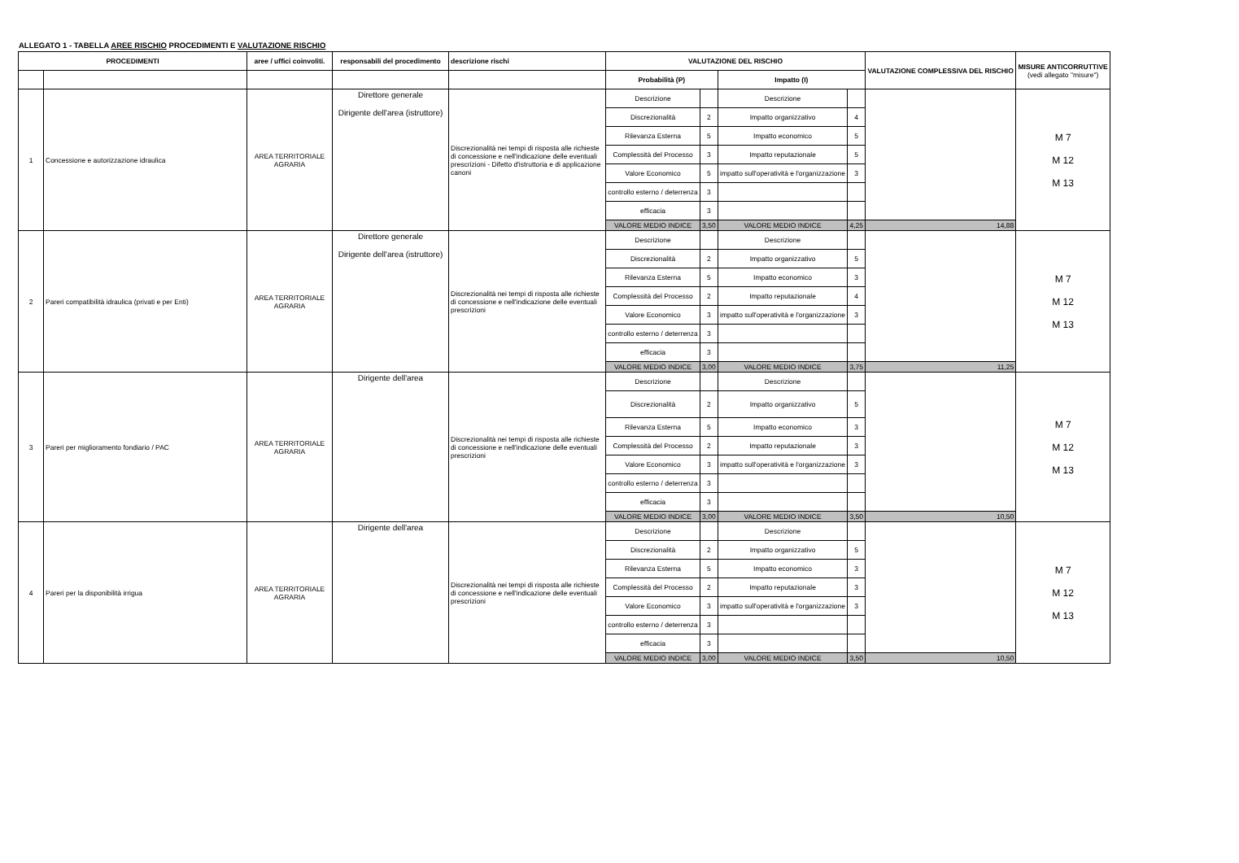ALLEGATO 1 - TABELLA AREE RISCHIO PROCEDIMENTI E VALUTAZIONE RISCHIO
| PROCEDIMENTI | | aree / uffici coinvoliti. | responsabili del procedimento | descrizione rischi | VALUTAZIONE DEL RISCHIO | | | | VALUTAZIONE COMPLESSIVA DEL RISCHIO | MISURE ANTICORRUTTIVE (vedi allegato "misure") |
| --- | --- | --- | --- | --- | --- | --- | --- | --- | --- | --- |
| | | | | | Probabilità (P) | | Impatto (I) | | | |
| 1 | Concessione e autorizzazione idraulica | AREA TERRITORIALE AGRARIA | Direttore generale Dirigente dell'area (istruttore) | Discrezionalità nei tempi di risposta alle richieste di concessione e nell'indicazione delle eventuali prescrizioni - Difetto d'istruttoria e di applicazione canoni | Descrizione | | Descrizione | | | M 7 M 12 M 13 |
| | | | | | Discrezionalità | 2 | Impatto organizzativo | 4 | | |
| | | | | | Rilevanza Esterna | 5 | Impatto economico | 5 | | |
| | | | | | Complessità del Processo | 3 | Impatto reputazionale | 5 | | |
| | | | | | Valore Economico | 5 | impatto sull'operatività e l'organizzazione | 3 | | |
| | | | | | controllo esterno / deterrenza | 3 | | | | |
| | | | | | efficacia | 3 | | | | |
| | | | | | VALORE MEDIO INDICE | 3,50 | VALORE MEDIO INDICE | 4,25 | 14,88 | |
| 2 | Pareri compatibilità idraulica (privati e per Enti) | AREA TERRITORIALE AGRARIA | Direttore generale Dirigente dell'area (istruttore) | Discrezionalità nei tempi di risposta alle richieste di concessione e nell'indicazione delle eventuali prescrizioni | Descrizione | | Descrizione | | | M 7 M 12 M 13 |
| | | | | | Discrezionalità | 2 | Impatto organizzativo | 5 | | |
| | | | | | Rilevanza Esterna | 5 | Impatto economico | 3 | | |
| | | | | | Complessità del Processo | 2 | Impatto reputazionale | 4 | | |
| | | | | | Valore Economico | 3 | impatto sull'operatività e l'organizzazione | 3 | | |
| | | | | | controllo esterno / deterrenza | 3 | | | | |
| | | | | | efficacia | 3 | | | | |
| | | | | | VALORE MEDIO INDICE | 3,00 | VALORE MEDIO INDICE | 3,75 | 11,25 | |
| 3 | Pareri per miglioramento fondiario / PAC | AREA TERRITORIALE AGRARIA | Dirigente dell'area | Discrezionalità nei tempi di risposta alle richieste di concessione e nell'indicazione delle eventuali prescrizioni | Descrizione | | Descrizione | | | M 7 M 12 M 13 |
| | | | | | Discrezionalità | 2 | Impatto organizzativo | 5 | | |
| | | | | | Rilevanza Esterna | 5 | Impatto economico | 3 | | |
| | | | | | Complessità del Processo | 2 | Impatto reputazionale | 3 | | |
| | | | | | Valore Economico | 3 | impatto sull'operatività e l'organizzazione | 3 | | |
| | | | | | controllo esterno / deterrenza | 3 | | | | |
| | | | | | efficacia | 3 | | | | |
| | | | | | VALORE MEDIO INDICE | 3,00 | VALORE MEDIO INDICE | 3,50 | 10,50 | |
| 4 | Pareri per la disponibilità irrigua | AREA TERRITORIALE AGRARIA | Dirigente dell'area | Discrezionalità nei tempi di risposta alle richieste di concessione e nell'indicazione delle eventuali prescrizioni | Descrizione | | Descrizione | | | M 7 M 12 M 13 |
| | | | | | Discrezionalità | 2 | Impatto organizzativo | 5 | | |
| | | | | | Rilevanza Esterna | 5 | Impatto economico | 3 | | |
| | | | | | Complessità del Processo | 2 | Impatto reputazionale | 3 | | |
| | | | | | Valore Economico | 3 | impatto sull'operatività e l'organizzazione | 3 | | |
| | | | | | controllo esterno / deterrenza | 3 | | | | |
| | | | | | efficacia | 3 | | | | |
| | | | | | VALORE MEDIO INDICE | 3,00 | VALORE MEDIO INDICE | 3,50 | 10,50 | |